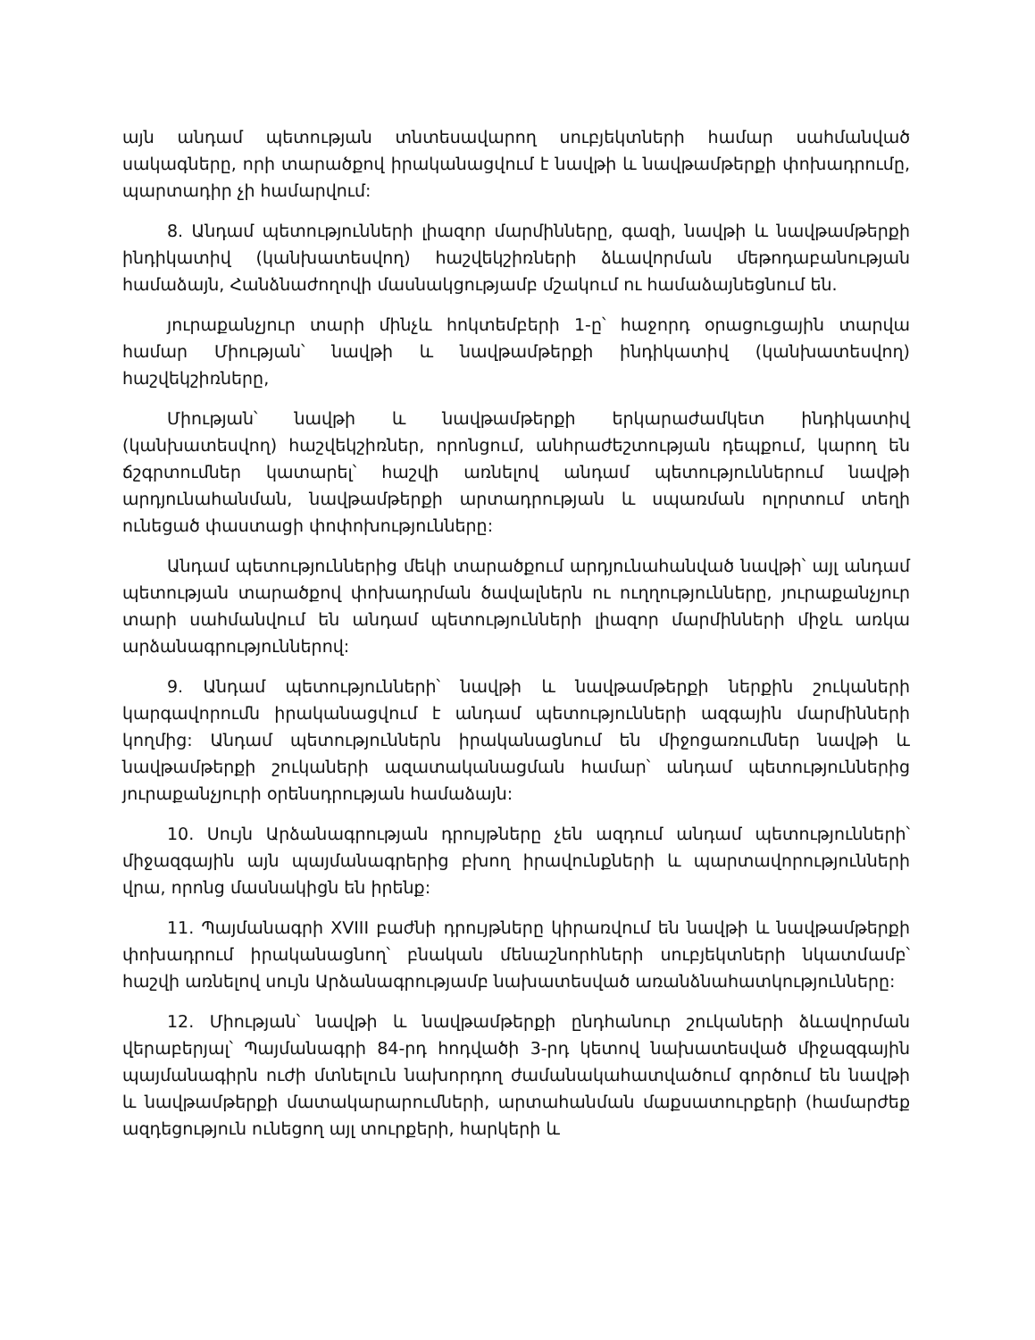այն անդամ պետության տնտեսավարող սուբյեկտների համար սահմանված սակագները, որի տարածքով իրականացվում է նավթի և նավթամթերքի փոխադրումը, պարտադիր չի համարվում:
8. Անդամ պետությունների լիազոր մարմինները, գազի, նավթի և նավթամթերքի ինդիկատիվ (կանխատեսվող) հաշվեկշիռների ձևավորման մեթոդաբանության համաձայն, Հանձնաժողովի մասնակցությամբ մշակում ու համաձայնեցնում են.
յուրաքանչյուր տարի մինչև հոկտեմբերի 1-ը՝ հաջորդ օրացուցային տարվա համար Միության՝ նավթի և նավթամթերքի ինդիկատիվ (կանխատեսվող) հաշվեկշիռները,
Միության՝ նավթի և նավթամթերքի երկարաժամկետ ինդիկատիվ (կանխատեսվող) հաշվեկշիռներ, որոնցում, անհրաժեշտության դեպքում, կարող են ճշգրտումներ կատարել՝ հաշվի առնելով անդամ պետություններում նավթի արդյունահանման, նավթամթերքի արտադրության և սպառման ոլորտում տեղի ունեցած փաստացի փոփոխությունները:
Անդամ պետություններից մեկի տարածքում արդյունահանված նավթի՝ այլ անդամ պետության տարածքով փոխադրման ծավալներն ու ուղղությունները, յուրաքանչյուր տարի սահմանվում են անդամ պետությունների լիազոր մարմինների միջև առկա արձանագրություններով:
9. Անդամ պետությունների՝ նավթի և նավթամթերքի ներքին շուկաների կարգավորումն իրականացվում է անդամ պետությունների ազգային մարմինների կողմից: Անդամ պետություններն իրականացնում են միջոցառումներ նավթի և նավթամթերքի շուկաների ազատականացման համար՝ անդամ պետություններից յուրաքանչյուրի օրենսդրության համաձայն:
10. Սույն Արձանագրության դրույթները չեն ազդում անդամ պետությունների՝ միջազգային այն պայմանագրերից բխող իրավունքների և պարտավորությունների վրա, որոնց մասնակիցն են իրենք:
11. Պայմանագրի XVIII բաժնի դրույթները կիրառվում են նավթի և նավթամթերքի փոխադրում իրականացնող՝ բնական մենաշնորհների սուբյեկտների նկատմամբ՝ հաշվի առնելով սույն Արձանագրությամբ նախատեսված առանձնահատկությունները:
12. Միության՝ նավթի և նավթամթերքի ընդհանուր շուկաների ձևավորման վերաբերյալ՝ Պայմանագրի 84-րդ հոդվածի 3-րդ կետով նախատեսված միջազգային պայմանագիրն ուժի մտնելուն նախորդող ժամանակահատվածում գործում են նավթի և նավթամթերքի մատակարարումների, արտահանման մաքսատուրքերի (համարժեք ազդեցություն ունեցող այլ տուրքերի, հարկերի և